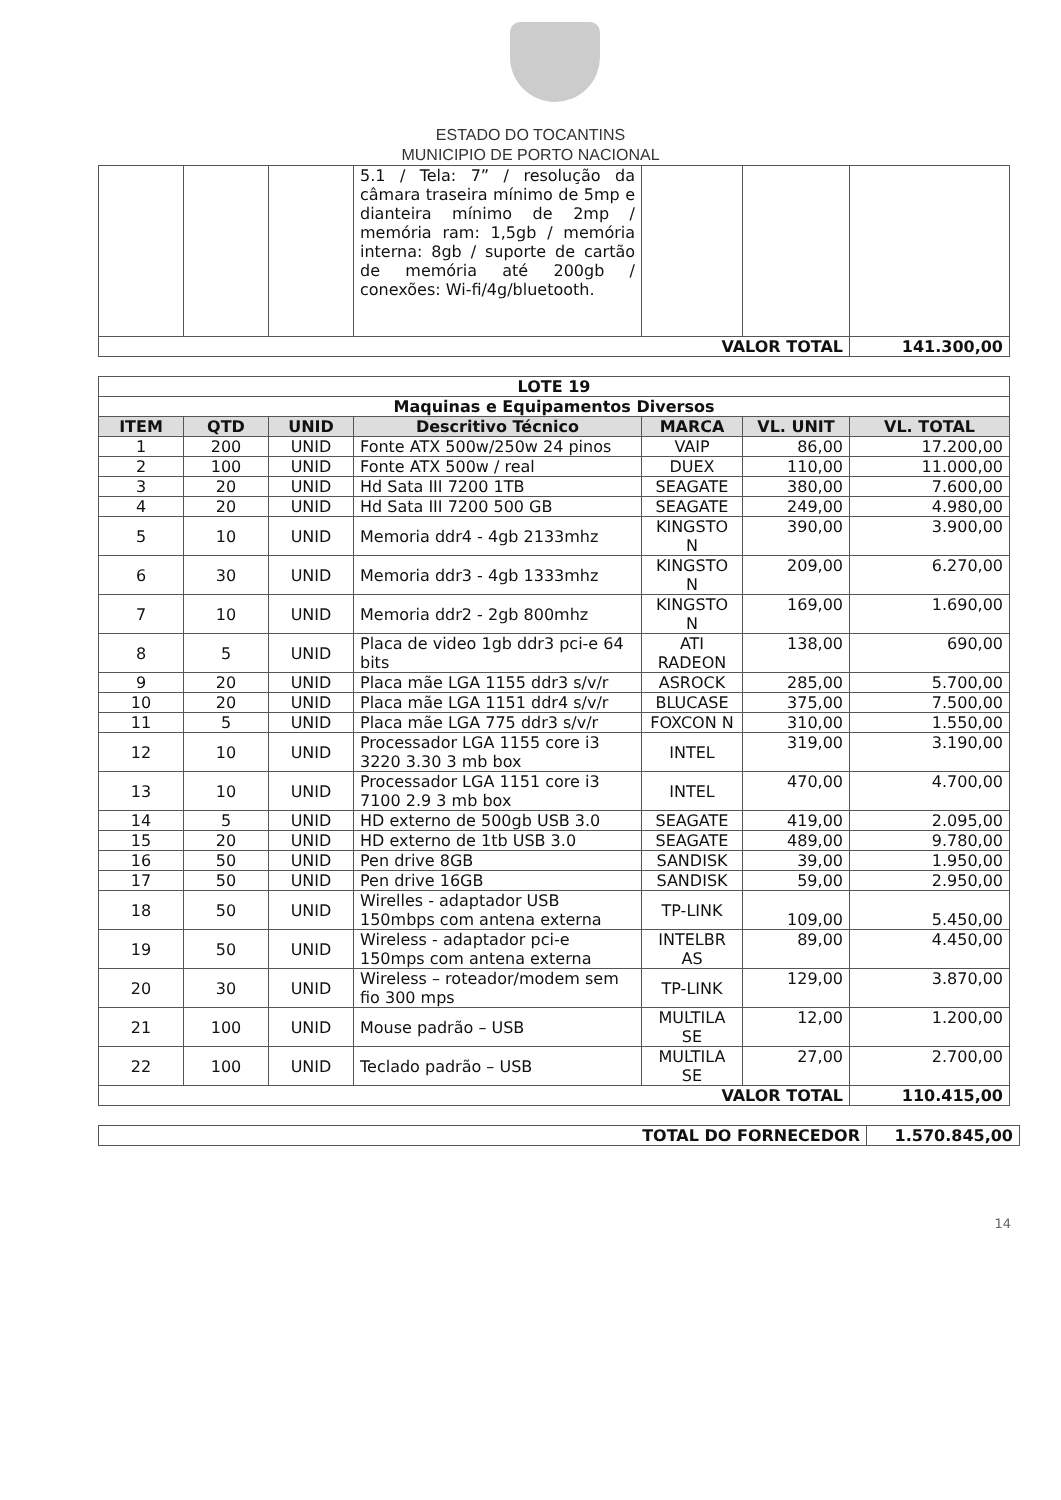ESTADO DO TOCANTINS
MUNICIPIO DE PORTO NACIONAL
| | | | 5.1 / Tela: 7” / resolução da câmara traseira mínimo de 5mp e dianteira mínimo de 2mp / memória ram: 1,5gb / memória interna: 8gb / suporte de cartão de memória até 200gb / conexões: Wi-fi/4g/bluetooth. | | | |
| VALOR TOTAL | | | | | | 141.300,00 |
| LOTE 19 | | | | | | |
| Maquinas e Equipamentos Diversos | | | | | | |
| ITEM | QTD | UNID | Descritivo Técnico | MARCA | VL. UNIT | VL. TOTAL |
| 1 | 200 | UNID | Fonte ATX 500w/250w 24 pinos | VAIP | 86,00 | 17.200,00 |
| 2 | 100 | UNID | Fonte ATX 500w / real | DUEX | 110,00 | 11.000,00 |
| 3 | 20 | UNID | Hd Sata III 7200 1TB | SEAGATE | 380,00 | 7.600,00 |
| 4 | 20 | UNID | Hd Sata III 7200 500 GB | SEAGATE | 249,00 | 4.980,00 |
| 5 | 10 | UNID | Memoria ddr4 - 4gb 2133mhz | KINGSTO N | 390,00 | 3.900,00 |
| 6 | 30 | UNID | Memoria ddr3 - 4gb 1333mhz | KINGSTO N | 209,00 | 6.270,00 |
| 7 | 10 | UNID | Memoria ddr2 - 2gb 800mhz | KINGSTO N | 169,00 | 1.690,00 |
| 8 | 5 | UNID | Placa de video 1gb ddr3 pci-e 64 bits | ATI RADEON | 138,00 | 690,00 |
| 9 | 20 | UNID | Placa mãe LGA 1155 ddr3 s/v/r | ASROCK | 285,00 | 5.700,00 |
| 10 | 20 | UNID | Placa mãe LGA 1151 ddr4 s/v/r | BLUCASE | 375,00 | 7.500,00 |
| 11 | 5 | UNID | Placa mãe LGA 775 ddr3 s/v/r | FOXCON N | 310,00 | 1.550,00 |
| 12 | 10 | UNID | Processador LGA 1155 core i3 3220 3.30 3 mb box | INTEL | 319,00 | 3.190,00 |
| 13 | 10 | UNID | Processador LGA 1151 core i3 7100 2.9 3 mb box | INTEL | 470,00 | 4.700,00 |
| 14 | 5 | UNID | HD externo de 500gb USB 3.0 | SEAGATE | 419,00 | 2.095,00 |
| 15 | 20 | UNID | HD externo de 1tb USB 3.0 | SEAGATE | 489,00 | 9.780,00 |
| 16 | 50 | UNID | Pen drive 8GB | SANDISK | 39,00 | 1.950,00 |
| 17 | 50 | UNID | Pen drive 16GB | SANDISK | 59,00 | 2.950,00 |
| 18 | 50 | UNID | Wirelles - adaptador USB 150mbps com antena externa | TP-LINK | 109,00 | 5.450,00 |
| 19 | 50 | UNID | Wireless - adaptador pci-e 150mps com antena externa | INTELBR AS | 89,00 | 4.450,00 |
| 20 | 30 | UNID | Wireless – roteador/modem sem fio 300 mps | TP-LINK | 129,00 | 3.870,00 |
| 21 | 100 | UNID | Mouse padrão – USB | MULTILA SE | 12,00 | 1.200,00 |
| 22 | 100 | UNID | Teclado padrão – USB | MULTILA SE | 27,00 | 2.700,00 |
| VALOR TOTAL | | | | | | 110.415,00 |
| TOTAL DO FORNECEDOR | 1.570.845,00 |
14